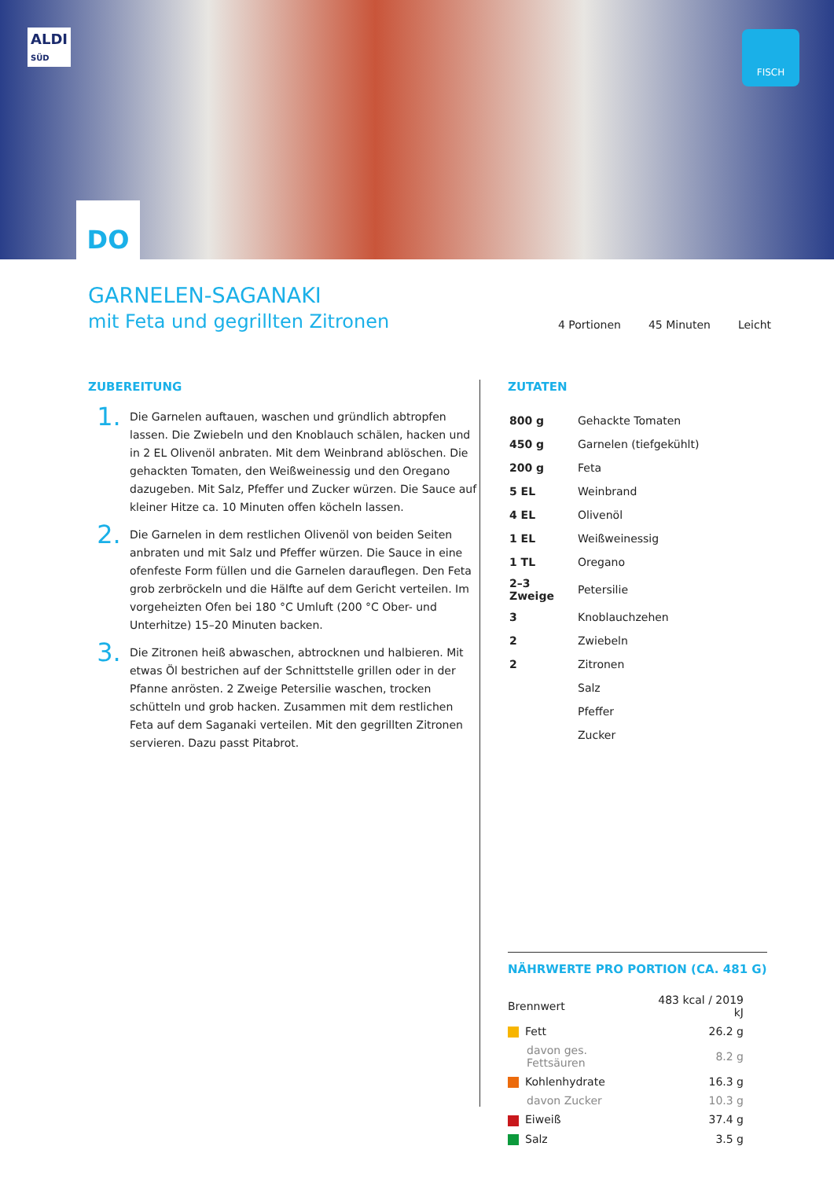ALDI
SÜD
FISCH
DO
GARNELEN-SAGANAKI
mit Feta und gegrillten Zitronen
4 Portionen 45 Minuten Leicht
ZUBEREITUNG
1.
Die Garnelen auftauen, waschen und gründlich abtropfen lassen. Die Zwiebeln und den Knoblauch schälen, hacken und in 2 EL Olivenöl anbraten. Mit dem Weinbrand ablöschen. Die gehackten Tomaten, den Weißweinessig und den Oregano dazugeben. Mit Salz, Pfeffer und Zucker würzen. Die Sauce auf kleiner Hitze ca. 10 Minuten offen köcheln lassen.
2.
Die Garnelen in dem restlichen Olivenöl von beiden Seiten anbraten und mit Salz und Pfeffer würzen. Die Sauce in eine ofenfeste Form füllen und die Garnelen darauflegen. Den Feta grob zerbröckeln und die Hälfte auf dem Gericht verteilen. Im vorgeheizten Ofen bei 180 °C Umluft (200 °C Ober- und Unterhitze) 15–20 Minuten backen.
3.
Die Zitronen heiß abwaschen, abtrocknen und halbieren. Mit etwas Öl bestrichen auf der Schnittstelle grillen oder in der Pfanne anrösten. 2 Zweige Petersilie waschen, trocken schütteln und grob hacken. Zusammen mit dem restlichen Feta auf dem Saganaki verteilen. Mit den gegrillten Zitronen servieren. Dazu passt Pitabrot.
ZUTATEN
| 800 g | Gehackte Tomaten |
| 450 g | Garnelen (tiefgekühlt) |
| 200 g | Feta |
| 5 EL | Weinbrand |
| 4 EL | Olivenöl |
| 1 EL | Weißweinessig |
| 1 TL | Oregano |
| 2–3 Zweige | Petersilie |
| 3 | Knoblauchzehen |
| 2 | Zwiebeln |
| 2 | Zitronen |
| | Salz |
| | Pfeffer |
| | Zucker |
NÄHRWERTE PRO PORTION (CA. 481 G)
| Brennwert | 483 kcal / 2019 kJ |
| Fett | 26.2 g |
| davon ges. Fettsäuren | 8.2 g |
| Kohlenhydrate | 16.3 g |
| davon Zucker | 10.3 g |
| Eiweiß | 37.4 g |
| Salz | 3.5 g |